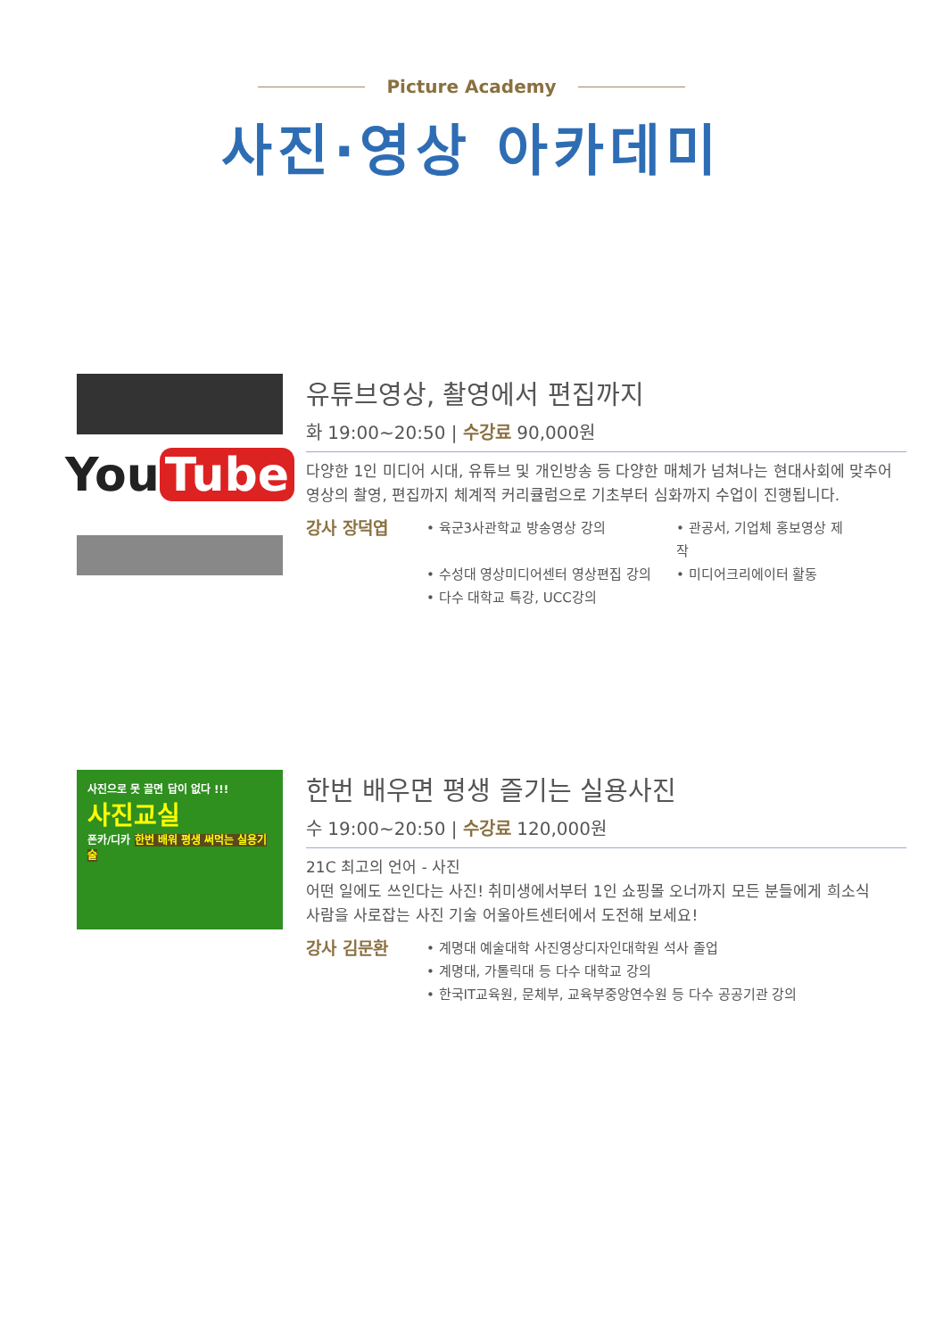Picture Academy
사진·영상 아카데미
You Tube
유튜브영상, 촬영에서 편집까지
화 19:00~20:50 | 수강료 90,000원
다양한 1인 미디어 시대, 유튜브 및 개인방송 등 다양한 매체가 넘쳐나는 현대사회에 맞추어 영상의 촬영, 편집까지 체계적 커리큘럼으로 기초부터 심화까지 수업이 진행됩니다.
강사 장덕엽
• 육군3사관학교 방송영상 강의
• 관공서, 기업체 홍보영상 제작
• 수성대 영상미디어센터 영상편집 강의
• 미디어크리에이터 활동
• 다수 대학교 특강, UCC강의
사진으로 못 끌면 답이 없다 !!!
사진교실
폰카/디카 한번 배워 평생 써먹는 실용기술
한번 배우면 평생 즐기는 실용사진
수 19:00~20:50 | 수강료 120,000원
21C 최고의 언어 - 사진
어떤 일에도 쓰인다는 사진! 취미생에서부터 1인 쇼핑몰 오너까지 모든 분들에게 희소식
사람을 사로잡는 사진 기술 어울아트센터에서 도전해 보세요!
강사 김문환
• 계명대 예술대학 사진영상디자인대학원 석사 졸업
• 계명대, 가톨릭대 등 다수 대학교 강의
• 한국IT교육원, 문체부, 교육부중앙연수원 등 다수 공공기관 강의